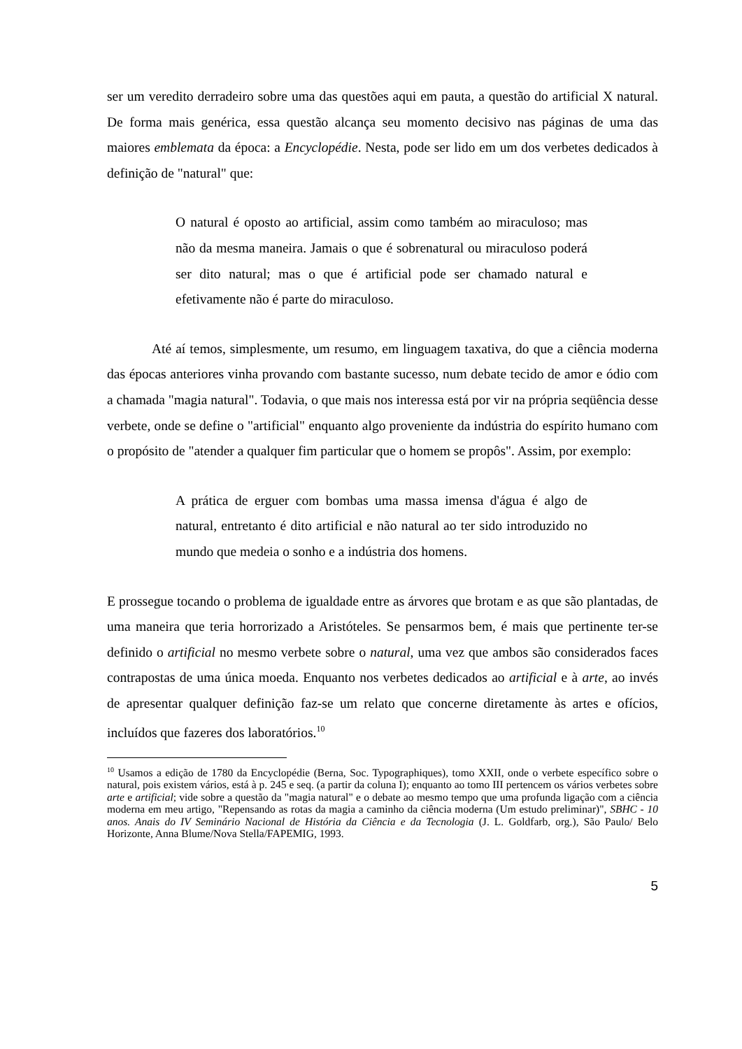ser um veredito derradeiro sobre uma das questões aqui em pauta, a questão do artificial X natural. De forma mais genérica, essa questão alcança seu momento decisivo nas páginas de uma das maiores emblemata da época: a Encyclopédie. Nesta, pode ser lido em um dos verbetes dedicados à definição de "natural" que:
O natural é oposto ao artificial, assim como também ao miraculoso; mas não da mesma maneira. Jamais o que é sobrenatural ou miraculoso poderá ser dito natural; mas o que é artificial pode ser chamado natural e efetivamente não é parte do miraculoso.
Até aí temos, simplesmente, um resumo, em linguagem taxativa, do que a ciência moderna das épocas anteriores vinha provando com bastante sucesso, num debate tecido de amor e ódio com a chamada "magia natural". Todavia, o que mais nos interessa está por vir na própria seqüência desse verbete, onde se define o "artificial" enquanto algo proveniente da indústria do espírito humano com o propósito de "atender a qualquer fim particular que o homem se propôs". Assim, por exemplo:
A prática de erguer com bombas uma massa imensa d'água é algo de natural, entretanto é dito artificial e não natural ao ter sido introduzido no mundo que medeia o sonho e a indústria dos homens.
E prossegue tocando o problema de igualdade entre as árvores que brotam e as que são plantadas, de uma maneira que teria horrorizado a Aristóteles. Se pensarmos bem, é mais que pertinente ter-se definido o artificial no mesmo verbete sobre o natural, uma vez que ambos são considerados faces contrapostas de uma única moeda. Enquanto nos verbetes dedicados ao artificial e à arte, ao invés de apresentar qualquer definição faz-se um relato que concerne diretamente às artes e ofícios, incluídos que fazeres dos laboratórios.<sup>10</sup>
<sup>10</sup> Usamos a edição de 1780 da Encyclopédie (Berna, Soc. Typographiques), tomo XXII, onde o verbete específico sobre o natural, pois existem vários, está à p. 245 e seq. (a partir da coluna I); enquanto ao tomo III pertencem os vários verbetes sobre arte e artificial; vide sobre a questão da "magia natural" e o debate ao mesmo tempo que uma profunda ligação com a ciência moderna em meu artigo, "Repensando as rotas da magia a caminho da ciência moderna (Um estudo preliminar)", SBHC - 10 anos. Anais do IV Seminário Nacional de História da Ciência e da Tecnologia (J. L. Goldfarb, org.), São Paulo/ Belo Horizonte, Anna Blume/Nova Stella/FAPEMIG, 1993.
5